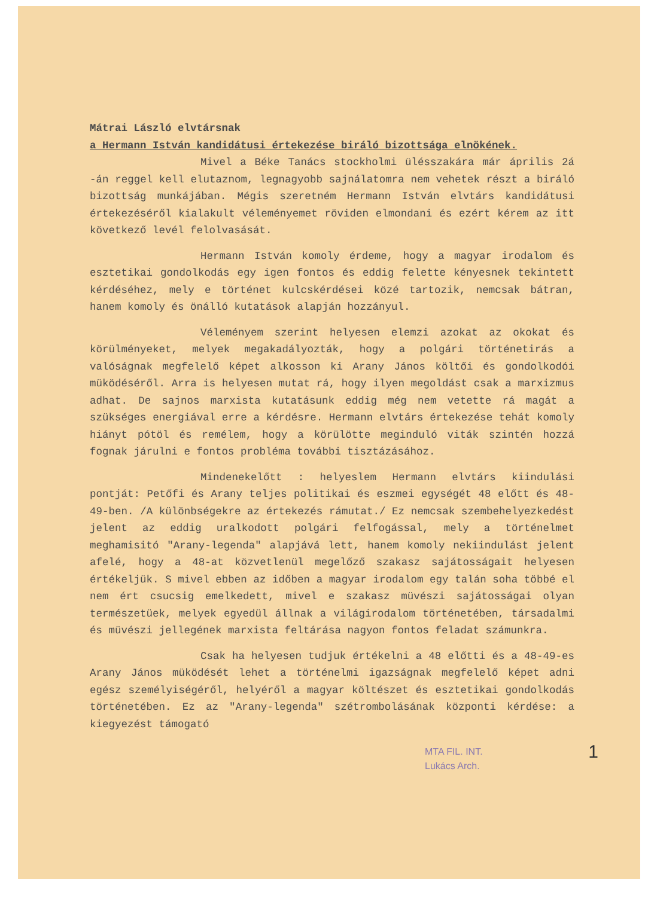Mátrai László elvtársnak
a Hermann István kandidátusi értekezése biráló bizottsága elnökének.
Mivel a Béke Tanács stockholmi ülésszakára már április 2á -án reggel kell elutaznom, legnagyobb sajnálatomra nem vehetek részt a biráló bizottság munkájában. Mégis szeretném Hermann István elvtárs kandidátusi értekezéséről kialakult véleményemet röviden elmondani és ezért kérem az itt következő levél felolvasását.
Hermann István komoly érdeme, hogy a magyar irodalom és esztetikai gondolkodás egy igen fontos és eddig felette kényesnek tekintett kérdéséhez, mely e történet kulcskérdései közé tartozik, nemcsak bátran, hanem komoly és önálló kutatások alapján hozzányul.
Véleményem szerint helyesen elemzi azokat az okokat és körülményeket, melyek megakadályozták, hogy a polgári történetirás a valóságnak megfelelő képet alkosson ki Arany János költői és gondolkodói müködéséről. Arra is helyesen mutat rá, hogy ilyen megoldást csak a marxizmus adhat. De sajnos marxista kutatásunk eddig még nem vetette rá magát a szükséges energiával erre a kérdésre. Hermann elvtárs értekezése tehát komoly hiányt pótöl és remélem, hogy a körülötte meginduló viták szintén hozzá fognak járulni e fontos probléma további tisztázásához.
Mindenekelőtt : helyeslem Hermann elvtárs kiindulási pontját: Petőfi és Arany teljes politikai és eszmei egységét 48 előtt és 48-49-ben. /A különbségekre az értekezés rámutat./ Ez nemcsak szembehelyezkedést jelent az eddig uralkodott polgári felfogással, mely a történelmet meghamisitó "Arany-legenda" alapjává lett, hanem komoly nekiindulást jelent afelé, hogy a 48-at közvetlenül megelőző szakasz sajátosságait helyesen értékeljük. S mivel ebben az időben a magyar irodalom egy talán soha többé el nem ért csucsig emelkedett, mivel e szakasz müvészi sajátosságai olyan természetüek, melyek egyedül állnak a világirodalom történetében, társadalmi és müvészi jellegének marxista feltárása nagyon fontos feladat számunkra.
Csak ha helyesen tudjuk értékelni a 48 előtti és a 48-49-es Arany János müködését lehet a történelmi igazságnak megfelelő képet adni egész személyiségéről, helyéről a magyar költészet és esztetikai gondolkodás történetében. Ez az "Arany-legenda" szétrombolásának központi kérdése: a kiegyezést támogató
1 MTA FIL. INT.
Lukács Arch.